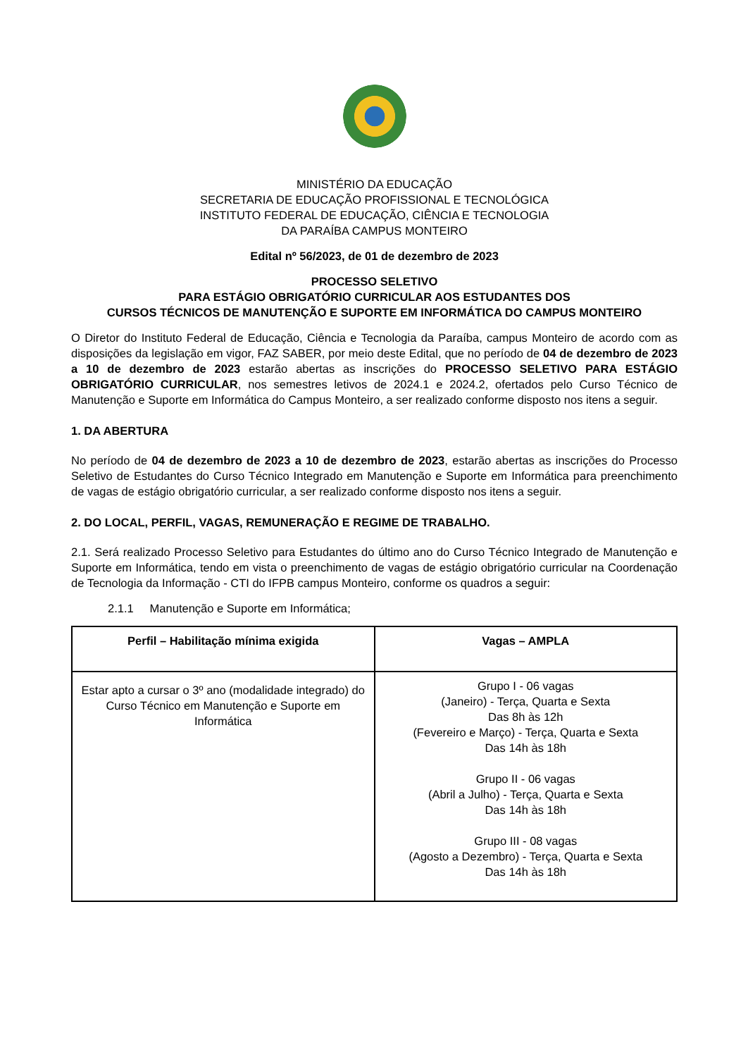MINISTÉRIO DA EDUCAÇÃO
SECRETARIA DE EDUCAÇÃO PROFISSIONAL E TECNOLÓGICA
INSTITUTO FEDERAL DE EDUCAÇÃO, CIÊNCIA E TECNOLOGIA
DA PARAÍBA CAMPUS MONTEIRO
Edital nº 56/2023, de 01 de dezembro de 2023
PROCESSO SELETIVO
PARA ESTÁGIO OBRIGATÓRIO CURRICULAR AOS ESTUDANTES DOS
CURSOS TÉCNICOS DE MANUTENÇÃO E SUPORTE EM INFORMÁTICA DO CAMPUS MONTEIRO
O Diretor do Instituto Federal de Educação, Ciência e Tecnologia da Paraíba, campus Monteiro de acordo com as disposições da legislação em vigor, FAZ SABER, por meio deste Edital, que no período de 04 de dezembro de 2023 a 10 de dezembro de 2023 estarão abertas as inscrições do PROCESSO SELETIVO PARA ESTÁGIO OBRIGATÓRIO CURRICULAR, nos semestres letivos de 2024.1 e 2024.2, ofertados pelo Curso Técnico de Manutenção e Suporte em Informática do Campus Monteiro, a ser realizado conforme disposto nos itens a seguir.
1. DA ABERTURA
No período de 04 de dezembro de 2023 a 10 de dezembro de 2023, estarão abertas as inscrições do Processo Seletivo de Estudantes do Curso Técnico Integrado em Manutenção e Suporte em Informática para preenchimento de vagas de estágio obrigatório curricular, a ser realizado conforme disposto nos itens a seguir.
2. DO LOCAL, PERFIL, VAGAS, REMUNERAÇÃO E REGIME DE TRABALHO.
2.1. Será realizado Processo Seletivo para Estudantes do último ano do Curso Técnico Integrado de Manutenção e Suporte em Informática, tendo em vista o preenchimento de vagas de estágio obrigatório curricular na Coordenação de Tecnologia da Informação - CTI do IFPB campus Monteiro, conforme os quadros a seguir:
2.1.1 Manutenção e Suporte em Informática;
| Perfil – Habilitação mínima exigida | Vagas – AMPLA |
| --- | --- |
| Estar apto a cursar o 3º ano (modalidade integrado) do Curso Técnico em Manutenção e Suporte em Informática | Grupo I - 06 vagas (Janeiro) - Terça, Quarta e Sexta Das 8h às 12h (Fevereiro e Março) - Terça, Quarta e Sexta Das 14h às 18h Grupo II - 06 vagas (Abril a Julho) - Terça, Quarta e Sexta Das 14h às 18h Grupo III - 08 vagas (Agosto a Dezembro) - Terça, Quarta e Sexta Das 14h às 18h |